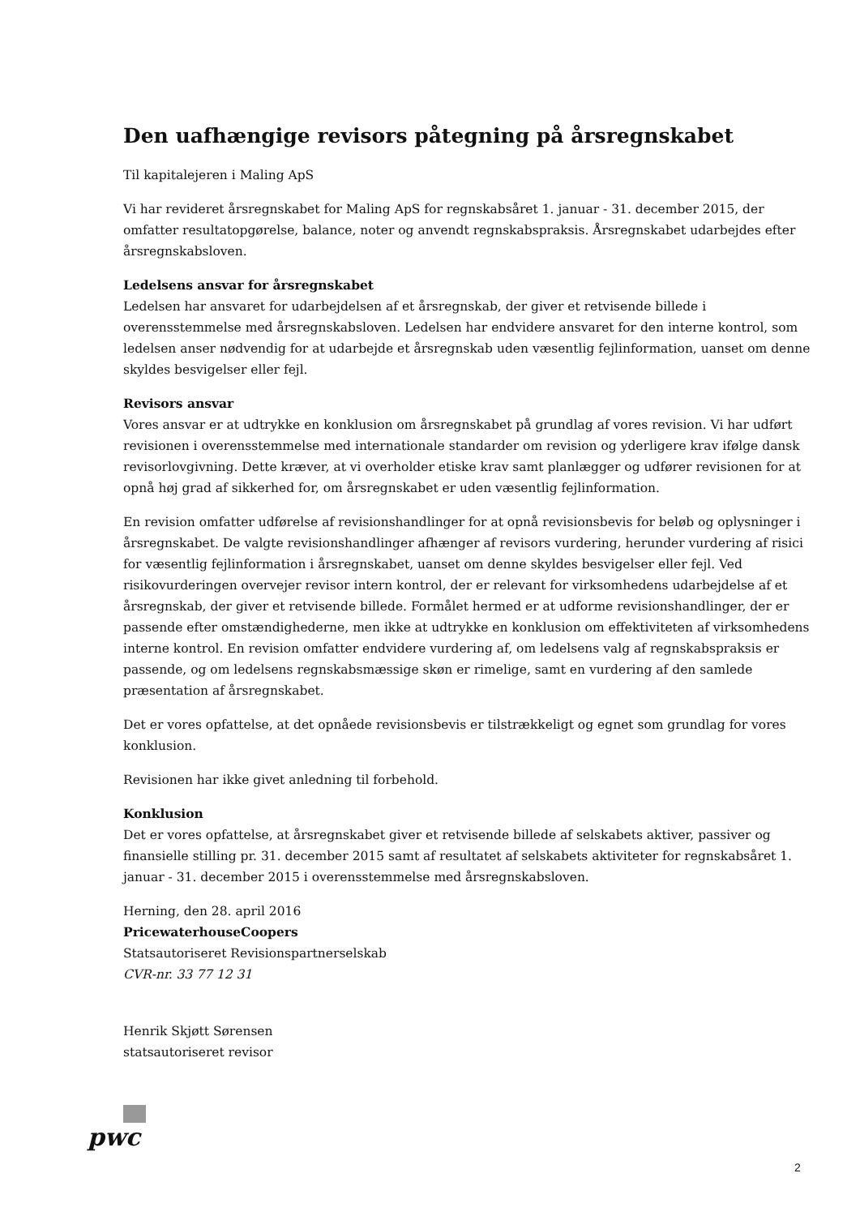Den uafhængige revisors påtegning på årsregnskabet
Til kapitalejeren i Maling ApS
Vi har revideret årsregnskabet for Maling ApS for regnskabsåret 1. januar - 31. december 2015, der omfatter resultatopgørelse, balance, noter og anvendt regnskabspraksis. Årsregnskabet udarbejdes efter årsregnskabsloven.
Ledelsens ansvar for årsregnskabet
Ledelsen har ansvaret for udarbejdelsen af et årsregnskab, der giver et retvisende billede i overensstemmelse med årsregnskabsloven. Ledelsen har endvidere ansvaret for den interne kontrol, som ledelsen anser nødvendig for at udarbejde et årsregnskab uden væsentlig fejlinformation, uanset om denne skyldes besvigelser eller fejl.
Revisors ansvar
Vores ansvar er at udtrykke en konklusion om årsregnskabet på grundlag af vores revision. Vi har udført revisionen i overensstemmelse med internationale standarder om revision og yderligere krav ifølge dansk revisorlovgivning. Dette kræver, at vi overholder etiske krav samt planlægger og udfører revisionen for at opnå høj grad af sikkerhed for, om årsregnskabet er uden væsentlig fejlinformation.
En revision omfatter udførelse af revisionshandlinger for at opnå revisionsbevis for beløb og oplysninger i årsregnskabet. De valgte revisionshandlinger afhænger af revisors vurdering, herunder vurdering af risici for væsentlig fejlinformation i årsregnskabet, uanset om denne skyldes besvigelser eller fejl. Ved risikovurderingen overvejer revisor intern kontrol, der er relevant for virksomhedens udarbejdelse af et årsregnskab, der giver et retvisende billede. Formålet hermed er at udforme revisionshandlinger, der er passende efter omstændighederne, men ikke at udtrykke en konklusion om effektiviteten af virksomhedens interne kontrol. En revision omfatter endvidere vurdering af, om ledelsens valg af regnskabspraksis er passende, og om ledelsens regnskabsmæssige skøn er rimelige, samt en vurdering af den samlede præsentation af årsregnskabet.
Det er vores opfattelse, at det opnåede revisionsbevis er tilstrækkeligt og egnet som grundlag for vores konklusion.
Revisionen har ikke givet anledning til forbehold.
Konklusion
Det er vores opfattelse, at årsregnskabet giver et retvisende billede af selskabets aktiver, passiver og finansielle stilling pr. 31. december 2015 samt af resultatet af selskabets aktiviteter for regnskabsåret 1. januar - 31. december 2015 i overensstemmelse med årsregnskabsloven.
Herning, den 28. april 2016
PricewaterhouseCoopers
Statsautoriseret Revisionspartnerselskab
CVR-nr. 33 77 12 31
Henrik Skjøtt Sørensen
statsautoriseret revisor
pwc
2